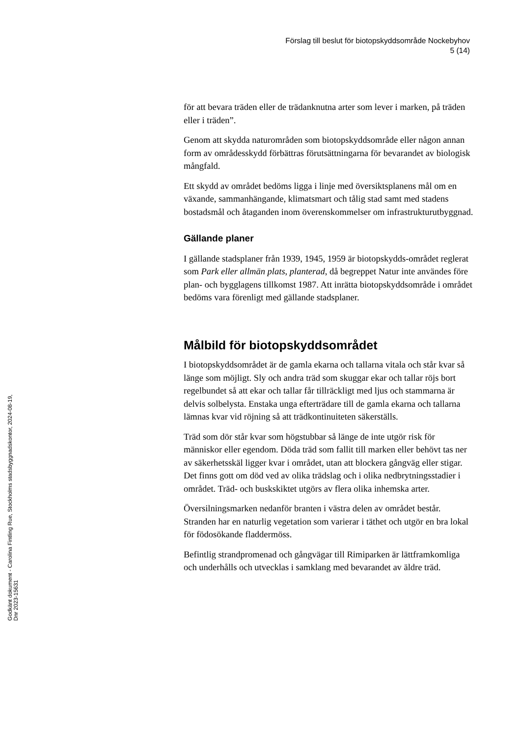Förslag till beslut för biotopskyddsområde Nockebyhov
5 (14)
för att bevara träden eller de trädanknutna arter som lever i marken, på träden eller i träden”.
Genom att skydda naturområden som biotopskyddsområde eller någon annan form av områdesskydd förbättras förutsättningarna för bevarandet av biologisk mångfald.
Ett skydd av området bedöms ligga i linje med översiktsplanens mål om en växande, sammanhängande, klimatsmart och tålig stad samt med stadens bostadsmål och åtaganden inom överenskommelser om infrastrukturutbyggnad.
Gällande planer
I gällande stadsplaner från 1939, 1945, 1959 är biotopskydds-området reglerat som Park eller allmän plats, planterad, då begreppet Natur inte användes före plan- och bygglagens tillkomst 1987. Att inrätta biotopskyddsområde i området bedöms vara förenligt med gällande stadsplaner.
Målbild för biotopskyddsområdet
I biotopskyddsområdet är de gamla ekarna och tallarna vitala och står kvar så länge som möjligt. Sly och andra träd som skuggar ekar och tallar röjs bort regelbundet så att ekar och tallar får tillräckligt med ljus och stammarna är delvis solbelysta. Enstaka unga efterträdare till de gamla ekarna och tallarna lämnas kvar vid röjning så att trädkontinuiteten säkerställs.
Träd som dör står kvar som högstubbar så länge de inte utgör risk för människor eller egendom. Döda träd som fallit till marken eller behövt tas ner av säkerhetsskäl ligger kvar i området, utan att blockera gångväg eller stigar. Det finns gott om död ved av olika trädslag och i olika nedbrytningsstadier i området. Träd- och buskskiktet utgörs av flera olika inhemska arter.
Översilningsmarken nedanför branten i västra delen av området består. Stranden har en naturlig vegetation som varierar i täthet och utgör en bra lokal för födosökande fladdermöss.
Befintlig strandpromenad och gångvägar till Rimiparken är lättframkomliga och underhålls och utvecklas i samklang med bevarandet av äldre träd.
Godkänt dokument - Carolina Fintling Rue, Stockholms stadsbyggnadskontor, 2024-08-19, Dnr 2023-15631